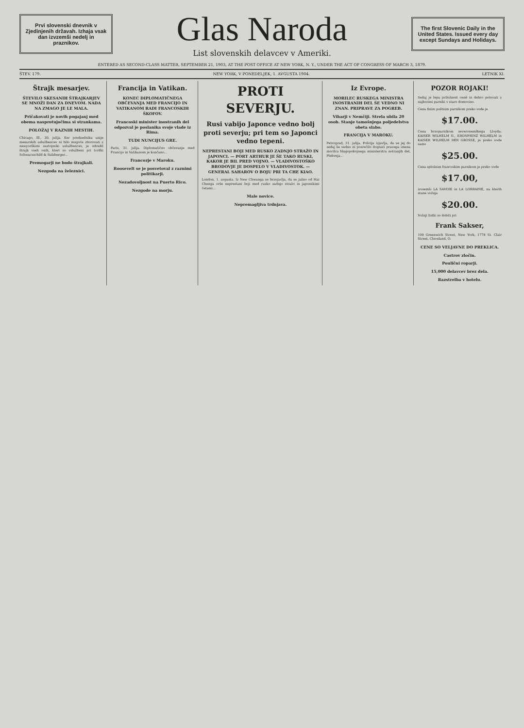Prvi slovenski dnevnik v Zjedinjenih državah. Izhaja vsak dan izvzemši nedelj in praznikov.
Glas Naroda
List slovenskih delavcev v Ameriki.
The first Slovenic Daily in the United States. Issued every day except Sundays and Holidays.
ENTERED AS SECOND-CLASS MATTER, SEPTEMBER 21, 1903, AT THE POST OFFICE AT NEW YORK, N. Y., UNDER THE ACT OF CONGRESS OF MARCH 3, 1879.
ŠTEV. 179. NEW YORK, V PONEDELJEK, 1. AVGUSTA 1904. LETNIK XI.
Štrajk mesarjev.
ŠTEVILO SKESANIH ŠTRAJKARJEV SE MNOŽI DAN ZA DNEVOM. NADA NA ZMAGO JE LE MALA.
Pričakovati je novih pogajanj med obema nasprotujočima si strankama.
POLOŽAJ V RAZNIH MESTIH.
Chicago, Ill., 30. julija. Ker predsedniku unije mesarskih uslužbencev ni bilo mogoče zborovati z newyorškimi zastopniki uslužbencev, je odredil štrajk vseh onih, kteri so vslužbeni pri tvrdki Schwarzschild & Sulzberger...
Premogarji ne bodo štrajkali.
Nezgoda na železnici.
Francija in Vatikan.
KONEC DIPLOMATIČNEGA OBČEVANJA MED FRANCIJO IN VATIKANOM RADI FRANCOSKIH ŠKOFOV.
Francoski minister inostranih del odpozval je poslanika svoje vlade iz Rima.
TUDI NUNCIJUS GRE.
Paris, 31. julija. Diplomatično občevanje med Francijo in Vatikanom je končano...
Francozje v Maroku.
Roosevelt se je posvetoval z raznimi politikarji.
Nezadovoljnost na Puerto Rico.
Nezgode na morju.
PROTI SEVERJU.
Rusi vabijo Japonce vedno bolj proti severju; pri tem so Japonci vedno tepeni.
NEPRESTANI BOJI MED RUSKO ZADNJO STRAŽO IN JAPONCI. — PORT ARTHUR JE ŠE TAKO RUSKI, KAKOR JE BIL PRED VOJNO. — VLADIVOSTOŠKO BRODOVJE JE DOSPELO V VLADIVOSTOK. — GENERAL SAHAROV O BOJU PRI TA CHE KIAO.
London, 1. avgusta. Iz New Chwanga se brzojavlja, da se južno od Hai Chenga vrše neprestani boji med rusko zadnjo stražo in japonskimi četami...
Male novice.
Nepremagljiva trdnjava.
Iz Evrope.
MORILEC RUSKEGA MINISTRA INOSTRANIH DEL ŠE VEDNO NI ZNAN. PRIPRAVE ZA POGREB.
Viharji v Nemčiji. Strela ubila 20 osob. Stanje tamošnjega poljedelstva obeta slabo.
FRANCIJA V MAROKU.
Petrograd, 31. julija. Policija izjavlja, da se jej do sedaj še vedno ni posrečilo dognati pravega imena morilca blagopokojnega ministerstra notranjih del, Plehveja...
POZOR ROJAKI!
Sedaj je lepa priložnost ceně in debro potovati z najbrzimi parniki v staro domovino.
Cena finim poštnim parnikom preko vode je
$17.00.
Cena brzoparnikom severonemškega Lloyda: KAISER WILHELM II., KRONPRINZ WILHELM in KAISER WILHELM DER GROSSE, je preko vode samo
$25.00.
Cena splošnim francoskim parnikom je preko vode
$17.00,
izvzemši LA SAVOIE in LA LORRAINE, na kterih stane vožnja
$20.00.
Vožnji listki so dobiti pri
Frank Sakser,
109 Greenwich Street, New York, 1778 St. Clair Street, Cleveland, O.
CENE SO VELJAVNE DO PREKLICA.
Castrov zločin.
Poulični roparji.
15,000 delavcev brez dela.
Razstrelba v hotelu.